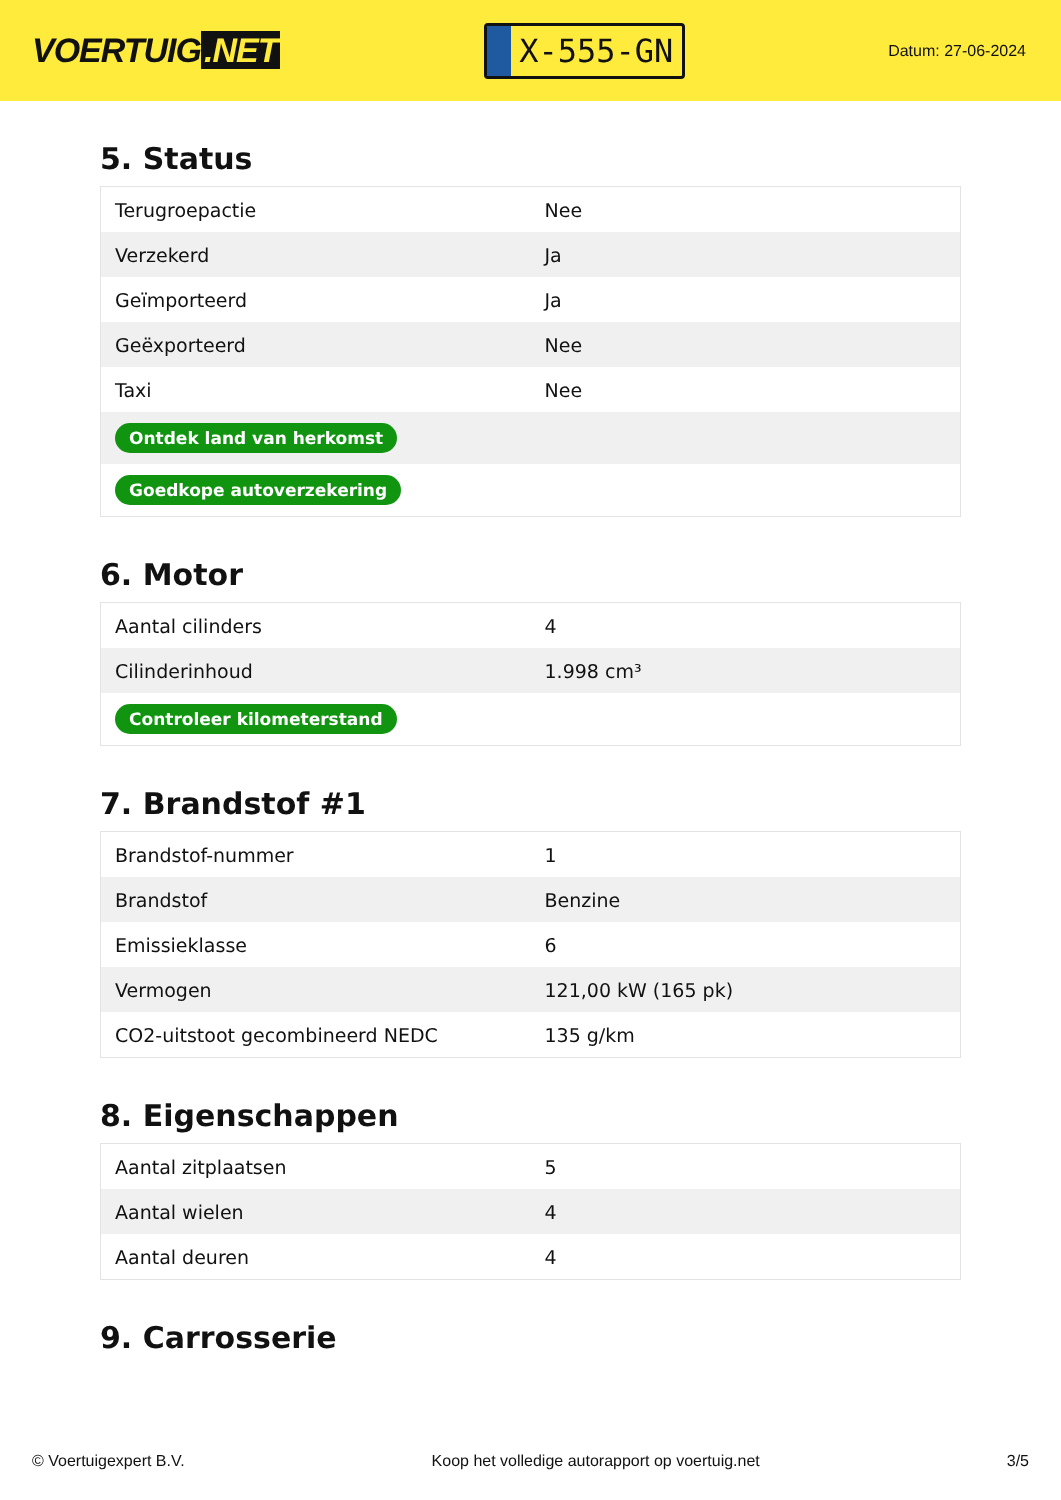VOERTUIG.NET
X-555-GN
Datum: 27-06-2024
5. Status
| Terugroepactie | Nee |
| Verzekerd | Ja |
| Geïmporteerd | Ja |
| Geëxporteerd | Nee |
| Taxi | Nee |
| Ontdek land van herkomst | |
| Goedkope autoverzekering | |
6. Motor
| Aantal cilinders | 4 |
| Cilinderinhoud | 1.998 cm³ |
| Controleer kilometerstand | |
7. Brandstof #1
| Brandstof-nummer | 1 |
| Brandstof | Benzine |
| Emissieklasse | 6 |
| Vermogen | 121,00 kW (165 pk) |
| CO2-uitstoot gecombineerd NEDC | 135 g/km |
8. Eigenschappen
| Aantal zitplaatsen | 5 |
| Aantal wielen | 4 |
| Aantal deuren | 4 |
9. Carrosserie
© Voertuigexpert B.V. Koop het volledige autorapport op voertuig.net 3/5